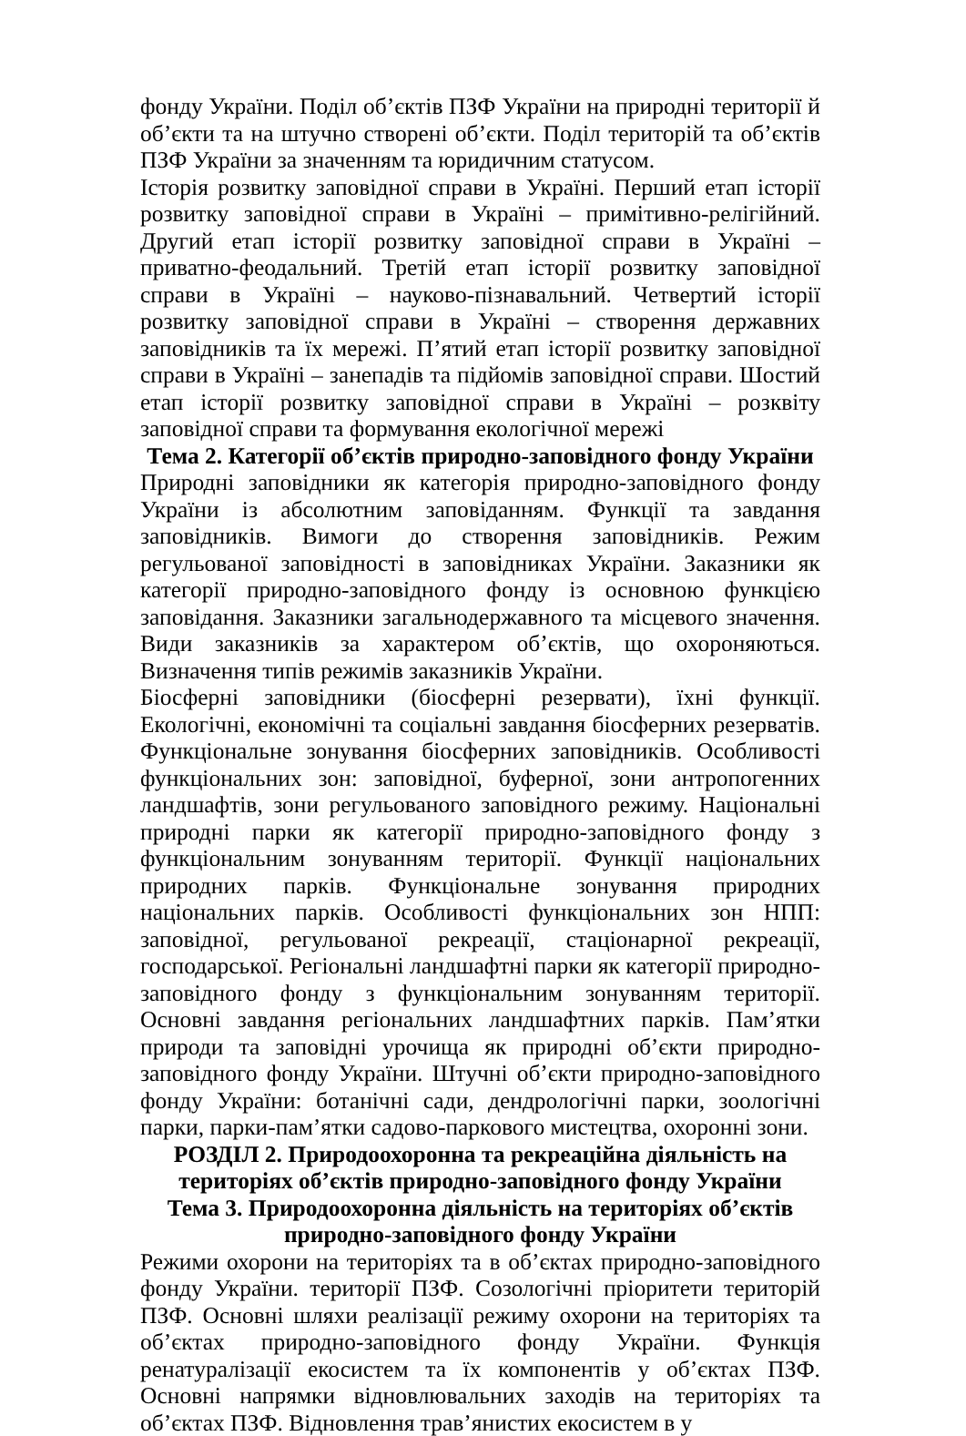фонду України. Поділ об’єктів ПЗФ України на природні території й об’єкти та на штучно створені об’єкти. Поділ територій та об’єктів ПЗФ України за значенням та юридичним статусом.
Історія розвитку заповідної справи в Україні. Перший етап історії розвитку заповідної справи в Україні – примітивно-релігійний. Другий етап історії розвитку заповідної справи в Україні – приватно-феодальний. Третій етап історії розвитку заповідної справи в Україні – науково-пізнавальний. Четвертий історії розвитку заповідної справи в Україні – створення державних заповідників та їх мережі. П’ятий етап історії розвитку заповідної справи в Україні – занепадів та підйомів заповідної справи. Шостий етап історії розвитку заповідної справи в Україні – розквіту заповідної справи та формування екологічної мережі
Тема 2. Категорії об’єктів природно-заповідного фонду України
Природні заповідники як категорія природно-заповідного фонду України із абсолютним заповіданням. Функції та завдання заповідників. Вимоги до створення заповідників. Режим регульованої заповідності в заповідниках України. Заказники як категорії природно-заповідного фонду із основною функцією заповідання. Заказники загальнодержавного та місцевого значення. Види заказників за характером об’єктів, що охороняються. Визначення типів режимів заказників України.
Біосферні заповідники (біосферні резервати), їхні функції. Екологічні, економічні та соціальні завдання біосферних резерватів. Функціональне зонування біосферних заповідників. Особливості функціональних зон: заповідної, буферної, зони антропогенних ландшафтів, зони регульованого заповідного режиму. Національні природні парки як категорії природно-заповідного фонду з функціональним зонуванням території. Функції національних природних парків. Функціональне зонування природних національних парків. Особливості функціональних зон НПП: заповідної, регульованої рекреації, стаціонарної рекреації, господарської. Регіональні ландшафтні парки як категорії природно-заповідного фонду з функціональним зонуванням території. Основні завдання регіональних ландшафтних парків. Пам’ятки природи та заповідні урочища як природні об’єкти природно-заповідного фонду України. Штучні об’єкти природно-заповідного фонду України: ботанічні сади, дендрологічні парки, зоологічні парки, парки-пам’ятки садово-паркового мистецтва, охоронні зони.
РОЗДІЛ 2. Природоохоронна та рекреаційна діяльність на територіях об’єктів природно-заповідного фонду України
Тема 3. Природоохоронна діяльність на територіях об’єктів природно-заповідного фонду України
Режими охорони на територіях та в об’єктах природно-заповідного фонду України. території ПЗФ. Созологічні пріоритети територій ПЗФ. Основні шляхи реалізації режиму охорони на територіях та об’єктах природно-заповідного фонду України. Функція ренатуралізації екосистем та їх компонентів у об’єктах ПЗФ. Основні напрямки відновлювальних заходів на територіях та об’єктах ПЗФ. Відновлення трав’янистих екосистем в у